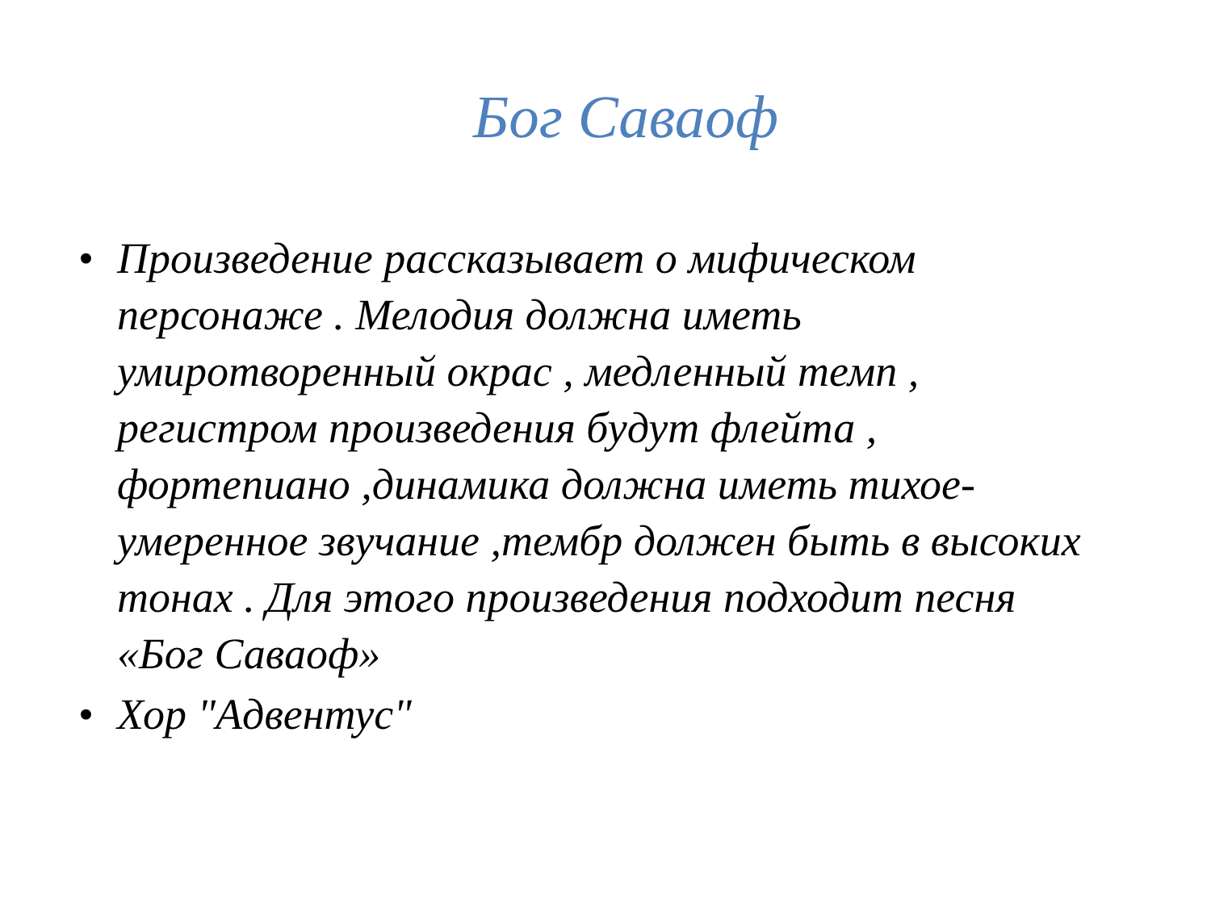Бог Саваоф
• Произведение рассказывает о мифическом персонаже . Мелодия должна иметь умиротворенный окрас , медленный темп , регистром произведения будут флейта , фортепиано ,динамика должна иметь тихое-умеренное звучание ,тембр должен быть в высоких тонах . Для этого произведения подходит песня «Бог Саваоф»
• Хор "Адвентус"